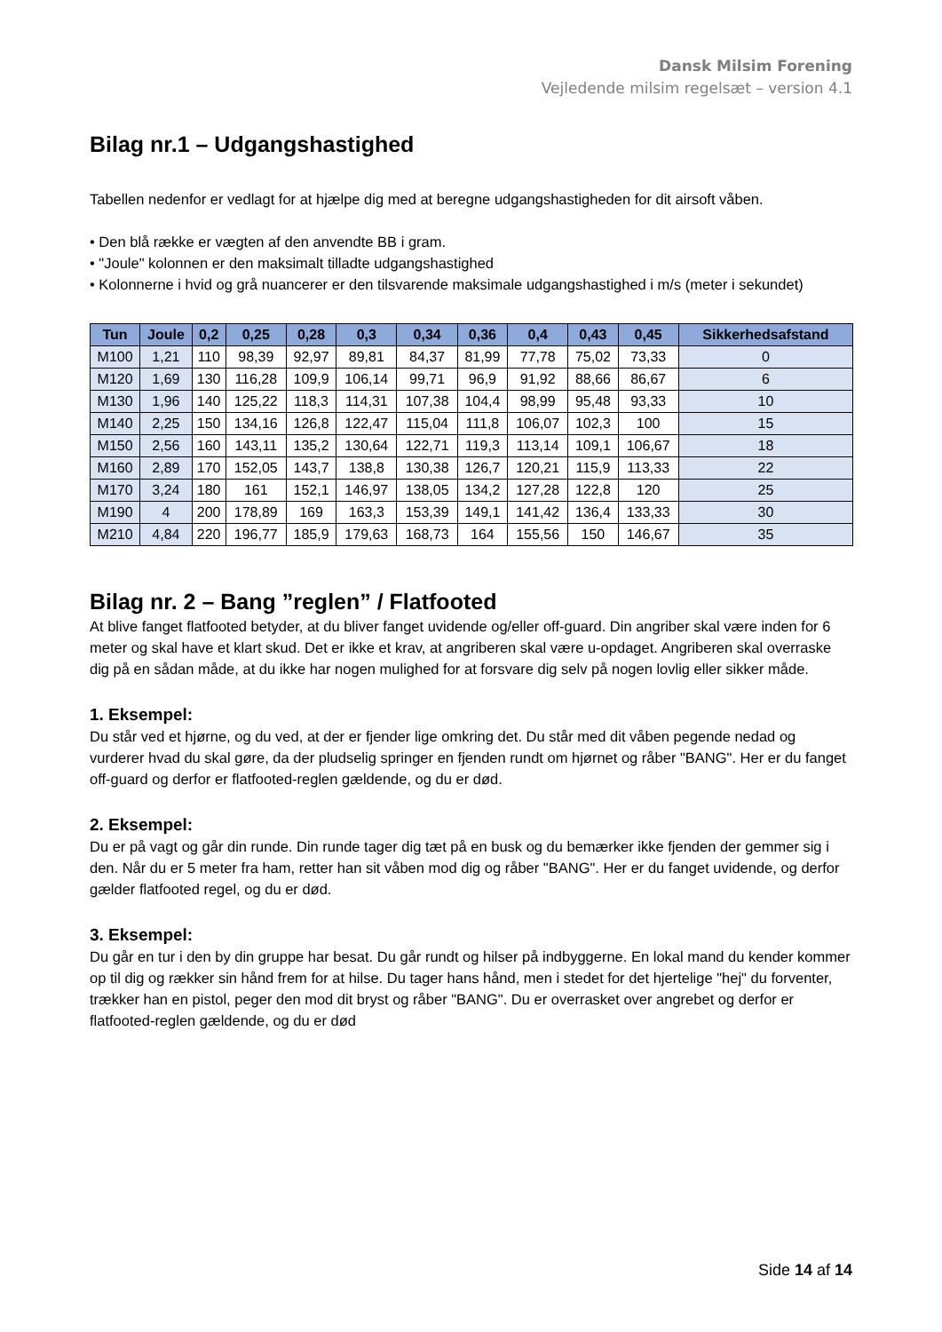Dansk Milsim Forening
Vejledende milsim regelsæt – version 4.1
Bilag nr.1 – Udgangshastighed
Tabellen nedenfor er vedlagt for at hjælpe dig med at beregne udgangshastigheden for dit airsoft våben.
• Den blå række er vægten af den anvendte BB i gram.
• "Joule" kolonnen er den maksimalt tilladte udgangshastighed
• Kolonnerne i hvid og grå nuancerer er den tilsvarende maksimale udgangshastighed i m/s (meter i sekundet)
| Tun | Joule | 0,2 | 0,25 | 0,28 | 0,3 | 0,34 | 0,36 | 0,4 | 0,43 | 0,45 | Sikkerhedsafstand |
| --- | --- | --- | --- | --- | --- | --- | --- | --- | --- | --- | --- |
| M100 | 1,21 | 110 | 98,39 | 92,97 | 89,81 | 84,37 | 81,99 | 77,78 | 75,02 | 73,33 | 0 |
| M120 | 1,69 | 130 | 116,28 | 109,9 | 106,14 | 99,71 | 96,9 | 91,92 | 88,66 | 86,67 | 6 |
| M130 | 1,96 | 140 | 125,22 | 118,3 | 114,31 | 107,38 | 104,4 | 98,99 | 95,48 | 93,33 | 10 |
| M140 | 2,25 | 150 | 134,16 | 126,8 | 122,47 | 115,04 | 111,8 | 106,07 | 102,3 | 100 | 15 |
| M150 | 2,56 | 160 | 143,11 | 135,2 | 130,64 | 122,71 | 119,3 | 113,14 | 109,1 | 106,67 | 18 |
| M160 | 2,89 | 170 | 152,05 | 143,7 | 138,8 | 130,38 | 126,7 | 120,21 | 115,9 | 113,33 | 22 |
| M170 | 3,24 | 180 | 161 | 152,1 | 146,97 | 138,05 | 134,2 | 127,28 | 122,8 | 120 | 25 |
| M190 | 4 | 200 | 178,89 | 169 | 163,3 | 153,39 | 149,1 | 141,42 | 136,4 | 133,33 | 30 |
| M210 | 4,84 | 220 | 196,77 | 185,9 | 179,63 | 168,73 | 164 | 155,56 | 150 | 146,67 | 35 |
Bilag nr. 2 – Bang ”reglen” / Flatfooted
At blive fanget flatfooted betyder, at du bliver fanget uvidende og/eller off-guard. Din angriber skal være inden for 6 meter og skal have et klart skud. Det er ikke et krav, at angriberen skal være u-opdaget. Angriberen skal overraske dig på en sådan måde, at du ikke har nogen mulighed for at forsvare dig selv på nogen lovlig eller sikker måde.
1. Eksempel:
Du står ved et hjørne, og du ved, at der er fjender lige omkring det. Du står med dit våben pegende nedad og vurderer hvad du skal gøre, da der pludselig springer en fjenden rundt om hjørnet og råber "BANG". Her er du fanget off-guard og derfor er flatfooted-reglen gældende, og du er død.
2. Eksempel:
Du er på vagt og går din runde. Din runde tager dig tæt på en busk og du bemærker ikke fjenden der gemmer sig i den. Når du er 5 meter fra ham, retter han sit våben mod dig og råber "BANG". Her er du fanget uvidende, og derfor gælder flatfooted regel, og du er død.
3. Eksempel:
Du går en tur i den by din gruppe har besat. Du går rundt og hilser på indbyggerne. En lokal mand du kender kommer op til dig og rækker sin hånd frem for at hilse. Du tager hans hånd, men i stedet for det hjertelige "hej" du forventer, trækker han en pistol, peger den mod dit bryst og råber "BANG". Du er overrasket over angrebet og derfor er flatfooted-reglen gældende, og du er død
Side 14 af 14